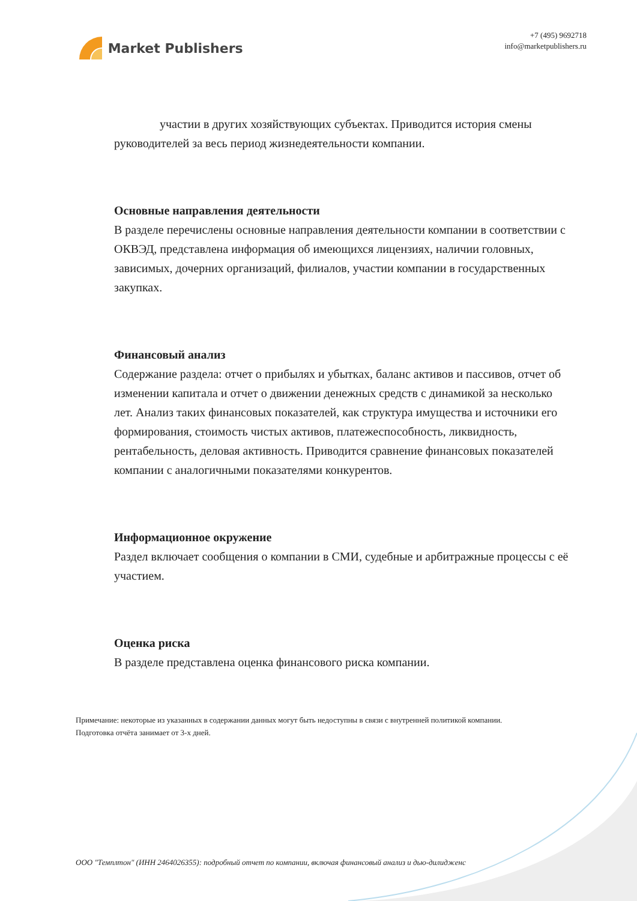Market Publishers
+7 (495) 9692718
info@marketpublishers.ru
участии в других хозяйствующих субъектах. Приводится история смены руководителей за весь период жизнедеятельности компании.
Основные направления деятельности
В разделе перечислены основные направления деятельности компании в соответствии с ОКВЭД, представлена информация об имеющихся лицензиях, наличии головных, зависимых, дочерних организаций, филиалов, участии компании в государственных закупках.
Финансовый анализ
Содержание раздела: отчет о прибылях и убытках, баланс активов и пассивов, отчет об изменении капитала и отчет о движении денежных средств с динамикой за несколько лет. Анализ таких финансовых показателей, как структура имущества и источники его формирования, стоимость чистых активов, платежеспособность, ликвидность, рентабельность, деловая активность. Приводится сравнение финансовых показателей компании с аналогичными показателями конкурентов.
Информационное окружение
Раздел включает сообщения о компании в СМИ, судебные и арбитражные процессы с её участием.
Оценка риска
В разделе представлена оценка финансового риска компании.
Примечание: некоторые из указанных в содержании данных могут быть недоступны в связи с внутренней политикой компании.
Подготовка отчёта занимает от 3-х дней.
ООО "Темплтон" (ИНН 2464026355): подробный отчет по компании, включая финансовый анализ и дью-дилидженс